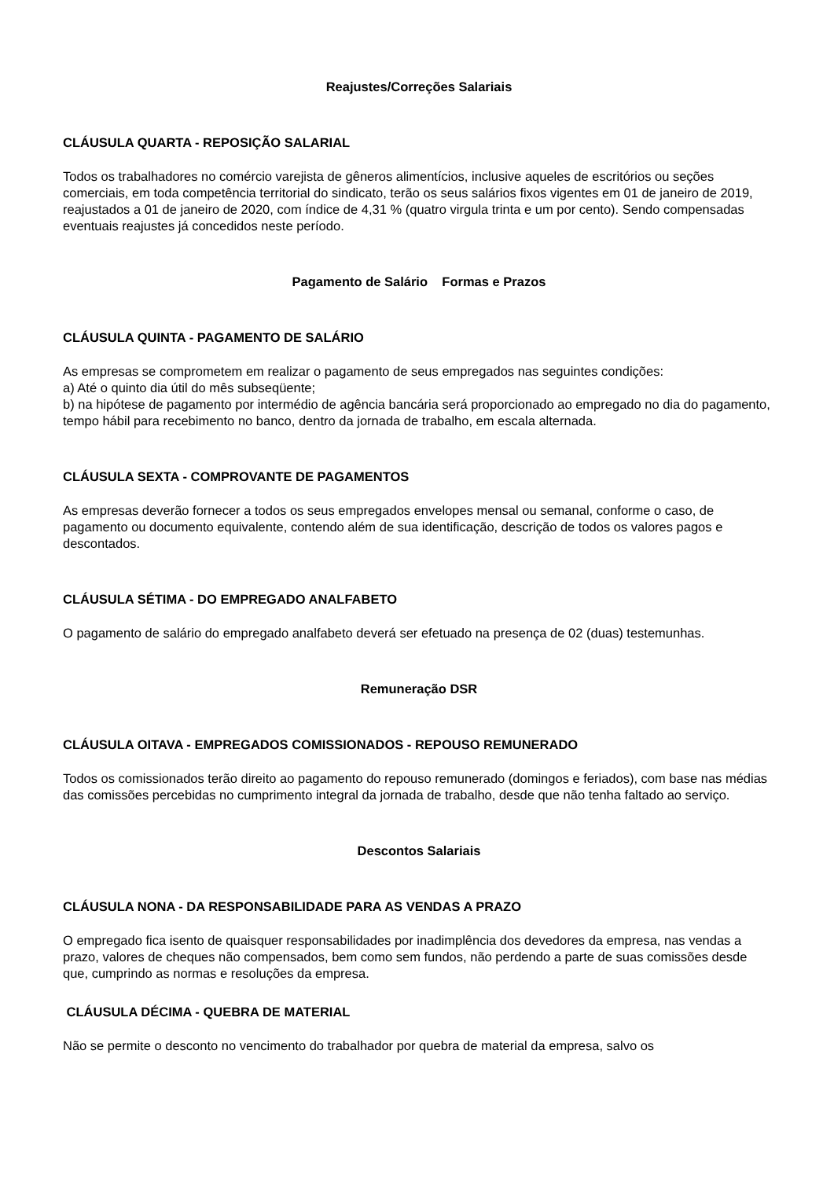Reajustes/Correções Salariais
CLÁUSULA QUARTA - REPOSIÇÃO SALARIAL
Todos os trabalhadores no comércio varejista de gêneros alimentícios, inclusive aqueles de escritórios ou seções comerciais, em toda competência territorial do sindicato, terão os seus salários fixos vigentes em 01 de janeiro de 2019, reajustados a 01 de janeiro de 2020, com índice de 4,31 % (quatro virgula trinta e um por cento). Sendo compensadas eventuais reajustes já concedidos neste período.
Pagamento de Salário Formas e Prazos
CLÁUSULA QUINTA - PAGAMENTO DE SALÁRIO
As empresas se comprometem em realizar o pagamento de seus empregados nas seguintes condições:
a) Até o quinto dia útil do mês subseqüente;
b) na hipótese de pagamento por intermédio de agência bancária será proporcionado ao empregado no dia do pagamento, tempo hábil para recebimento no banco, dentro da jornada de trabalho, em escala alternada.
CLÁUSULA SEXTA - COMPROVANTE DE PAGAMENTOS
As empresas deverão fornecer a todos os seus empregados envelopes mensal ou semanal, conforme o caso, de pagamento ou documento equivalente, contendo além de sua identificação, descrição de todos os valores pagos e descontados.
CLÁUSULA SÉTIMA - DO EMPREGADO ANALFABETO
O pagamento de salário do empregado analfabeto deverá ser efetuado na presença de 02 (duas) testemunhas.
Remuneração DSR
CLÁUSULA OITAVA - EMPREGADOS COMISSIONADOS - REPOUSO REMUNERADO
Todos os comissionados terão direito ao pagamento do repouso remunerado (domingos e feriados), com base nas médias das comissões percebidas no cumprimento integral da jornada de trabalho, desde que não tenha faltado ao serviço.
Descontos Salariais
CLÁUSULA NONA - DA RESPONSABILIDADE PARA AS VENDAS A PRAZO
O empregado fica isento de quaisquer responsabilidades por inadimplência dos devedores da empresa, nas vendas a prazo, valores de cheques não compensados, bem como sem fundos, não perdendo a parte de suas comissões desde que, cumprindo as normas e resoluções da empresa.
CLÁUSULA DÉCIMA - QUEBRA DE MATERIAL
Não se permite o desconto no vencimento do trabalhador por quebra de material da empresa, salvo os